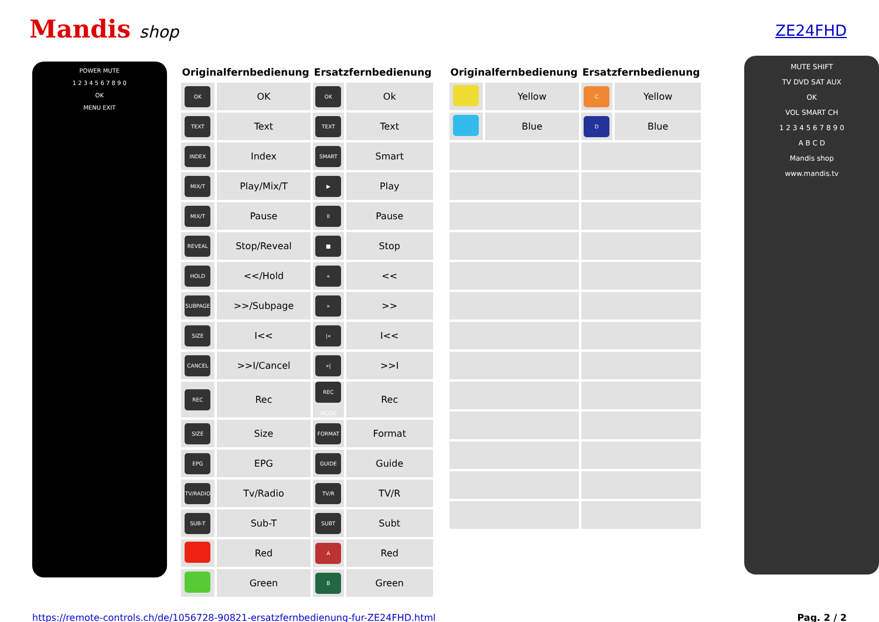Mandis shop
ZE24FHD
POWER MUTE
1 2 3 4 5 6 7 8 9 0
OK
MENU EXIT
| Originalfernbedienung | | Ersatzfernbedienung | |
| --- | --- | --- | --- |
| OK | OK | OK | Ok |
| TEXT | Text | TEXT | Text |
| INDEX | Index | SMART | Smart |
| MIX/T | Play/Mix/T | ▶ | Play |
| MIX/T | Pause | II | Pause |
| REVEAL | Stop/Reveal | ■ | Stop |
| HOLD | <</Hold | « | << |
| SUBPAGE | >>/Subpage | » | >> |
| SIZE | I<< | /« | I<< |
| CANCEL | >>I/Cancel | »/ | >>I |
| REC | Rec | REC MODE | Rec |
| SIZE | Size | FORMAT | Format |
| EPG | EPG | GUIDE | Guide |
| TV/RADIO | Tv/Radio | TV/R | TV/R |
| SUB-T | Sub-T | SUBT | Subt |
| | Red | A | Red |
| | Green | B | Green |
| Originalfernbedienung | | Ersatzfernbedienung | |
| --- | --- | --- | --- |
| | Yellow | C | Yellow |
| | Blue | D | Blue |
MUTE SHIFT
TV DVD SAT AUX
OK
VOL SMART CH
1 2 3 4 5 6 7 8 9 0
A B C D
Mandis shop
www.mandis.tv
https://remote-controls.ch/de/1056728-90821-ersatzfernbedienung-fur-ZE24FHD.html Pag. 2 / 2